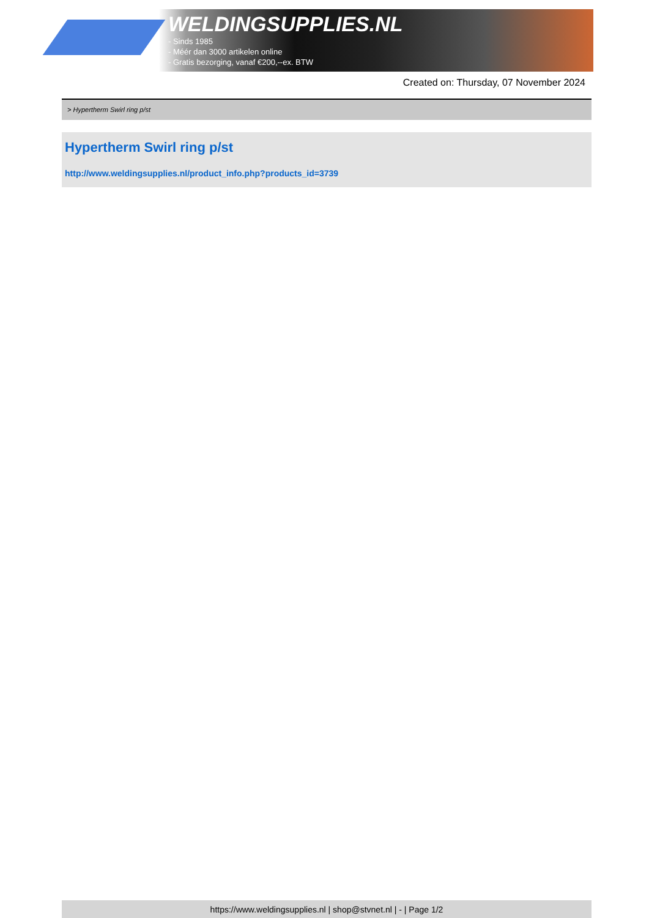WELDINGSUPPLIES.NL
- Sinds 1985
- Méér dan 3000 artikelen online
- Gratis bezorging, vanaf €200,--ex. BTW
Created on: Thursday, 07 November 2024
> Hypertherm Swirl ring p/st
Hypertherm Swirl ring p/st
http://www.weldingsupplies.nl/product_info.php?products_id=3739
https://www.weldingsupplies.nl | shop@stvnet.nl | - | Page 1/2